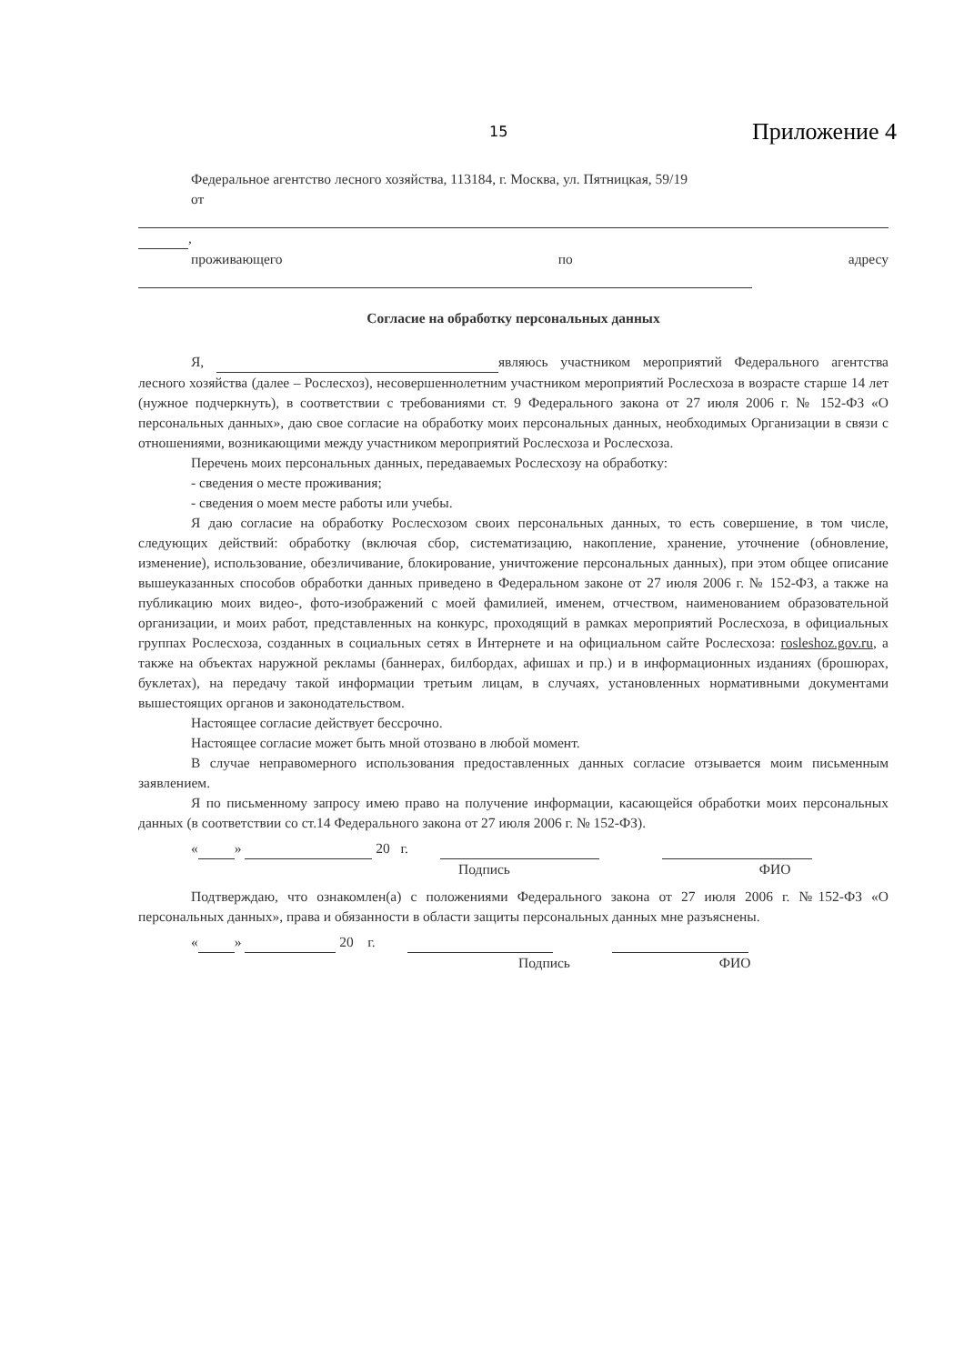15 Приложение 4
Федеральное агентство лесного хозяйства, 113184, г. Москва, ул. Пятницкая, 59/19
от
,
проживающего по адресу
Согласие на обработку персональных данных
Я, являюсь участником мероприятий Федерального агентства лесного хозяйства (далее – Рослесхоз), несовершеннолетним участником мероприятий Рослесхоза в возрасте старше 14 лет (нужное подчеркнуть), в соответствии с требованиями ст. 9 Федерального закона от 27 июля 2006 г. № 152-ФЗ «О персональных данных», даю свое согласие на обработку моих персональных данных, необходимых Организации в связи с отношениями, возникающими между участником мероприятий Рослесхоза и Рослесхоза.
Перечень моих персональных данных, передаваемых Рослесхозу на обработку:
- сведения о месте проживания;
- сведения о моем месте работы или учебы.
Я даю согласие на обработку Рослесхозом своих персональных данных, то есть совершение, в том числе, следующих действий: обработку (включая сбор, систематизацию, накопление, хранение, уточнение (обновление, изменение), использование, обезличивание, блокирование, уничтожение персональных данных), при этом общее описание вышеуказанных способов обработки данных приведено в Федеральном законе от 27 июля 2006 г. № 152-ФЗ, а также на публикацию моих видео-, фото-изображений с моей фамилией, именем, отчеством, наименованием образовательной организации, и моих работ, представленных на конкурс, проходящий в рамках мероприятий Рослесхоза, в официальных группах Рослесхоза, созданных в социальных сетях в Интернете и на официальном сайте Рослесхоза: rosleshoz.gov.ru, а также на объектах наружной рекламы (баннерах, билбордах, афишах и пр.) и в информационных изданиях (брошюрах, буклетах), на передачу такой информации третьим лицам, в случаях, установленных нормативными документами вышестоящих органов и законодательством.
Настоящее согласие действует бессрочно.
Настоящее согласие может быть мной отозвано в любой момент.
В случае неправомерного использования предоставленных данных согласие отзывается моим письменным заявлением.
Я по письменному запросу имею право на получение информации, касающейся обработки моих персональных данных (в соответствии со ст.14 Федерального закона от 27 июля 2006 г. № 152-ФЗ).
« » 20 г.
Подпись ФИО
Подтверждаю, что ознакомлен(а) с положениями Федерального закона от 27 июля 2006 г. №152-ФЗ «О персональных данных», права и обязанности в области защиты персональных данных мне разъяснены.
« » 20 г.
Подпись ФИО